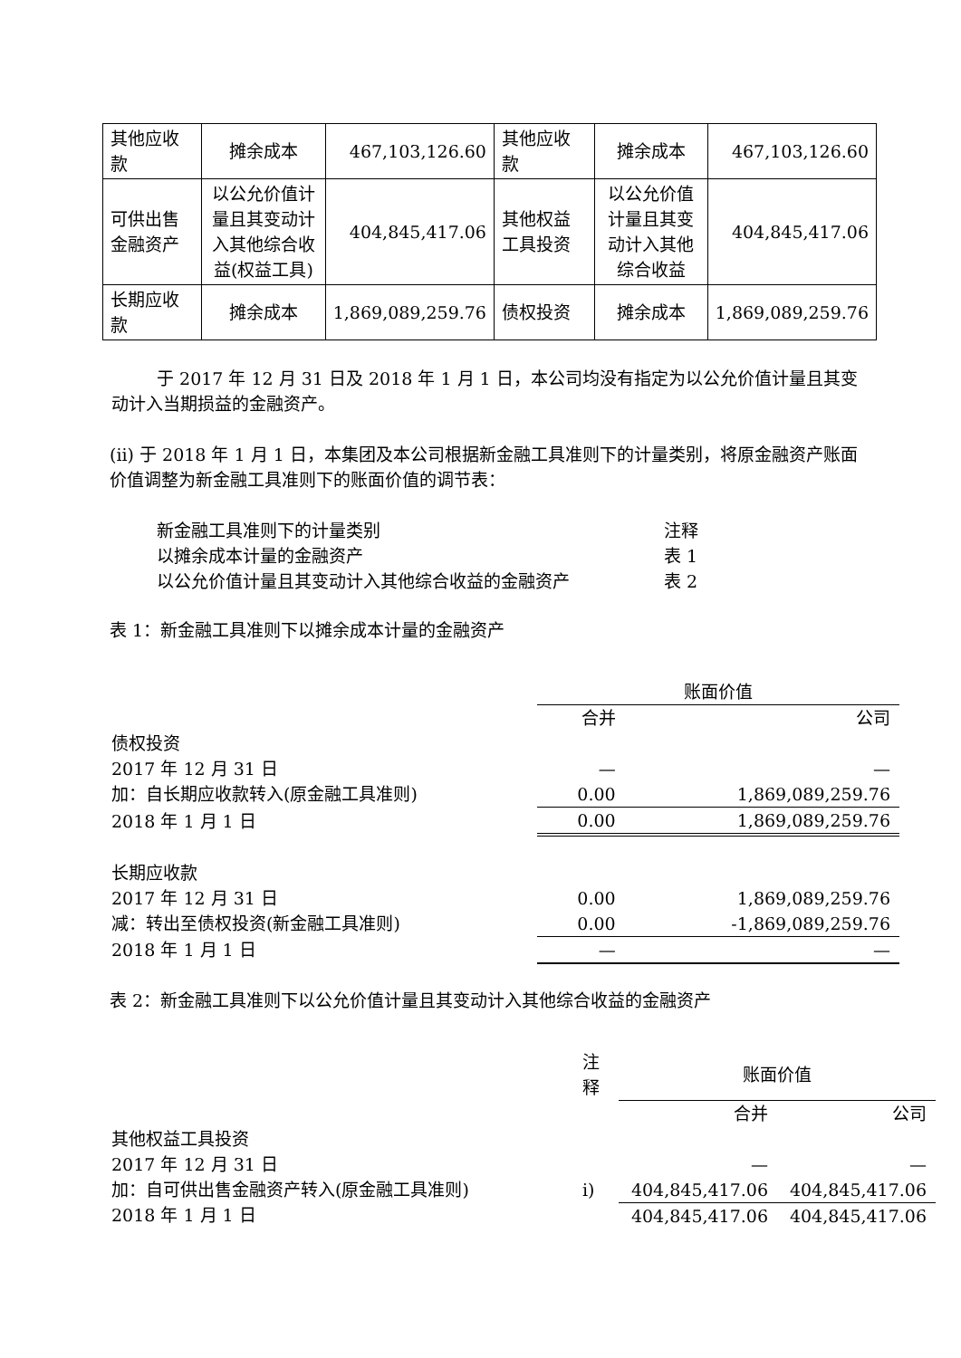| 其他应收款 | 摊余成本 | 467,103,126.60 | 其他应收款 | 摊余成本 | 467,103,126.60 |
| 可供出售金融资产 | 以公允价值计量且其变动计入其他综合收益(权益工具) | 404,845,417.06 | 其他权益工具投资 | 以公允价值计量且其变动计入其他综合收益 | 404,845,417.06 |
| 长期应收款 | 摊余成本 | 1,869,089,259.76 | 债权投资 | 摊余成本 | 1,869,089,259.76 |
于 2017 年 12 月 31 日及 2018 年 1 月 1 日，本公司均没有指定为以公允价值计量且其变动计入当期损益的金融资产。
(ii) 于 2018 年 1 月 1 日，本集团及本公司根据新金融工具准则下的计量类别，将原金融资产账面价值调整为新金融工具准则下的账面价值的调节表：
| 新金融工具准则下的计量类别 | 注释 |
| 以摊余成本计量的金融资产 | 表 1 |
| 以公允价值计量且其变动计入其他综合收益的金融资产 | 表 2 |
表 1：新金融工具准则下以摊余成本计量的金融资产
| | 账面价值 | |
| | 合并 | 公司 |
| 债权投资 | | |
| 2017 年 12 月 31 日 | — | — |
| 加：自长期应收款转入(原金融工具准则) | 0.00 | 1,869,089,259.76 |
| 2018 年 1 月 1 日 | 0.00 | 1,869,089,259.76 |
| 长期应收款 | | |
| 2017 年 12 月 31 日 | 0.00 | 1,869,089,259.76 |
| 减：转出至债权投资(新金融工具准则) | 0.00 | -1,869,089,259.76 |
| 2018 年 1 月 1 日 | — | — |
表 2：新金融工具准则下以公允价值计量且其变动计入其他综合收益的金融资产
| | 注释 | 账面价值 | |
| | | 合并 | 公司 |
| 其他权益工具投资 | | | |
| 2017 年 12 月 31 日 | | — | — |
| 加：自可供出售金融资产转入(原金融工具准则) | i) | 404,845,417.06 | 404,845,417.06 |
| 2018 年 1 月 1 日 | | 404,845,417.06 | 404,845,417.06 |